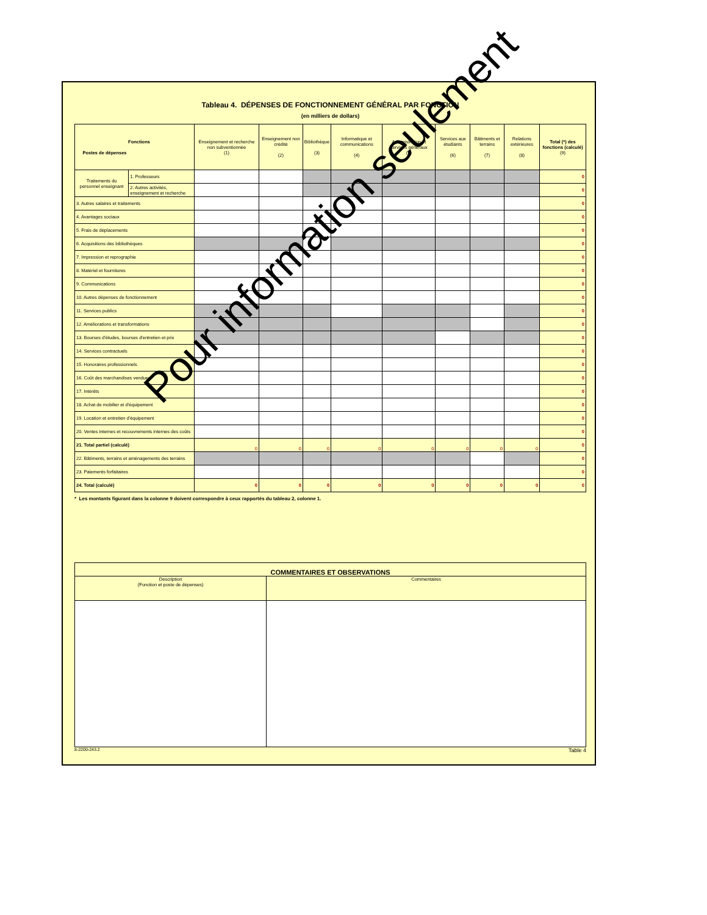Tableau 4. DÉPENSES DE FONCTIONNEMENT GÉNÉRAL PAR FONCTION
(en milliers de dollars)
| Fonctions Postes de dépenses | | Enseignement et recherche non subventionnée (1) | Enseignement non crédité (2) | Bibliothèque (3) | Informatique et communications (4) | Administration et services généraux (5) | Services aux étudiants (6) | Bâtiments et terrains (7) | Relations extérieures (8) | Total (*) des fonctions (calculé) (9) |
| --- | --- | --- | --- | --- | --- | --- | --- | --- | --- | --- |
| Traitements du personnel enseignant | 1. Professeurs | | | | | | | | | 0 |
| | 2. Autres activités, enseignement et recherche | | | | | | | | | 0 |
| 3. Autres salaires et traitements | | | | | | | | | | 0 |
| 4. Avantages sociaux | | | | | | | | | | 0 |
| 5. Frais de déplacements | | | | | | | | | | 0 |
| 6. Acquisitions des bibliothèques | | | | | | | | | | 0 |
| 7. Impression et reprographie | | | | | | | | | | 0 |
| 8. Matériel et fournitures | | | | | | | | | | 0 |
| 9. Communications | | | | | | | | | | 0 |
| 10. Autres dépenses de fonctionnement | | | | | | | | | | 0 |
| 11. Services publics | | | | | | | | | | 0 |
| 12. Améliorations et transformations | | | | | | | | | | 0 |
| 13. Bourses d'études, bourses d'entretien et prix | | | | | | | | | | 0 |
| 14. Services contractuels | | | | | | | | | | 0 |
| 15. Honoraires professionnels | | | | | | | | | | 0 |
| 16. Coût des marchandises vendues | | | | | | | | | | 0 |
| 17. Intérêts | | | | | | | | | | 0 |
| 18. Achat de mobilier et d'équipement | | | | | | | | | | 0 |
| 19. Location et entretien d'équipement | | | | | | | | | | 0 |
| 20. Ventes internes et recouvrements internes des coûts | | | | | | | | | | 0 |
| 21. Total partiel (calculé) | | 0 | 0 | 0 | 0 | 0 | 0 | 0 | 0 | 0 |
| 22. Bâtiments, terrains et aménagements des terrains | | | | | | | | | | 0 |
| 23. Paiements forfaitaires | | | | | | | | | | 0 |
| 24. Total (calculé) | | 0 | 0 | 0 | 0 | 0 | 0 | 0 | 0 | 0 |
* Les montants figurant dans la colonne 9 doivent correspondre à ceux rapportés du tableau 2, colonne 1.
| COMMENTAIRES ET OBSERVATIONS | |
| Description (Fonction et poste de dépenses) | Commentaires |
8-2200-243.2 Table 4
Pour information seulement